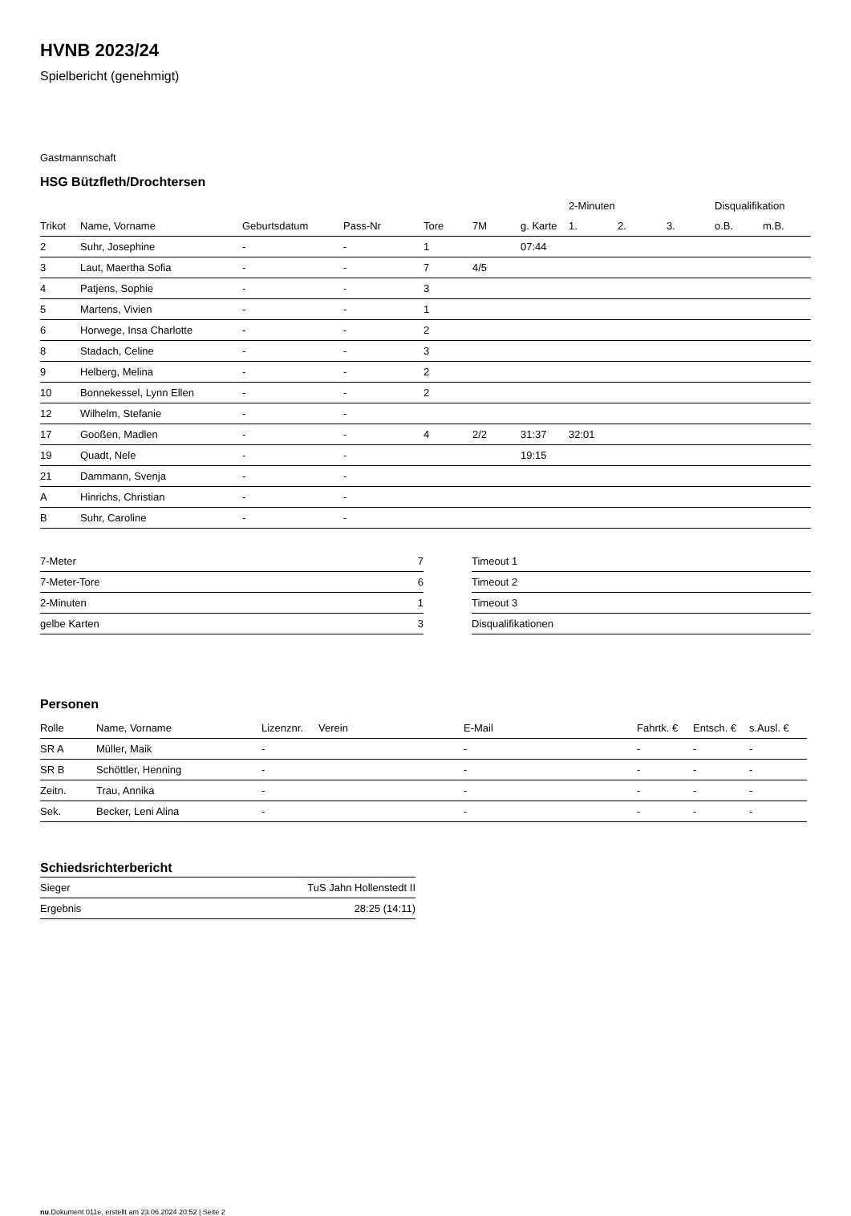HVNB 2023/24
Spielbericht (genehmigt)
Gastmannschaft
HSG Bützfleth/Drochtersen
| | | | | | | | 2-Minuten | | | Disqualifikation | |
| --- | --- | --- | --- | --- | --- | --- | --- | --- | --- | --- | --- |
| Trikot | Name, Vorname | Geburtsdatum | Pass-Nr | Tore | 7M | g. Karte | 1. | 2. | 3. | o.B. | m.B. |
| 2 | Suhr, Josephine | - | - | 1 | | 07:44 | | | | | |
| 3 | Laut, Maertha Sofia | - | - | 7 | 4/5 | | | | | | |
| 4 | Patjens, Sophie | - | - | 3 | | | | | | | |
| 5 | Martens, Vivien | - | - | 1 | | | | | | | |
| 6 | Horwege, Insa Charlotte | - | - | 2 | | | | | | | |
| 8 | Stadach, Celine | - | - | 3 | | | | | | | |
| 9 | Helberg, Melina | - | - | 2 | | | | | | | |
| 10 | Bonnekessel, Lynn Ellen | - | - | 2 | | | | | | | |
| 12 | Wilhelm, Stefanie | - | - | | | | | | | | |
| 17 | Gooßen, Madlen | - | - | 4 | 2/2 | 31:37 | 32:01 | | | | |
| 19 | Quadt, Nele | - | - | | | 19:15 | | | | | |
| 21 | Dammann, Svenja | - | - | | | | | | | | |
| A | Hinrichs, Christian | - | - | | | | | | | | |
| B | Suhr, Caroline | - | - | | | | | | | | |
| 7-Meter | 7 |
| 7-Meter-Tore | 6 |
| 2-Minuten | 1 |
| gelbe Karten | 3 |
| Timeout 1 |
| Timeout 2 |
| Timeout 3 |
| Disqualifikationen |
Personen
| Rolle | Name, Vorname | Lizenznr. | Verein | E-Mail | Fahrtk. € | Entsch. € | s.Ausl. € |
| --- | --- | --- | --- | --- | --- | --- | --- |
| SR A | Müller, Maik | - | | - | - | - | - |
| SR B | Schöttler, Henning | - | | - | - | - | - |
| Zeitn. | Trau, Annika | - | | - | - | - | - |
| Sek. | Becker, Leni Alina | - | | - | - | - | - |
Schiedsrichterbericht
| Sieger | TuS Jahn Hollenstedt II |
| Ergebnis | 28:25 (14:11) |
nu.Dokument 011e, erstellt am 23.06.2024 20:52 | Seite 2